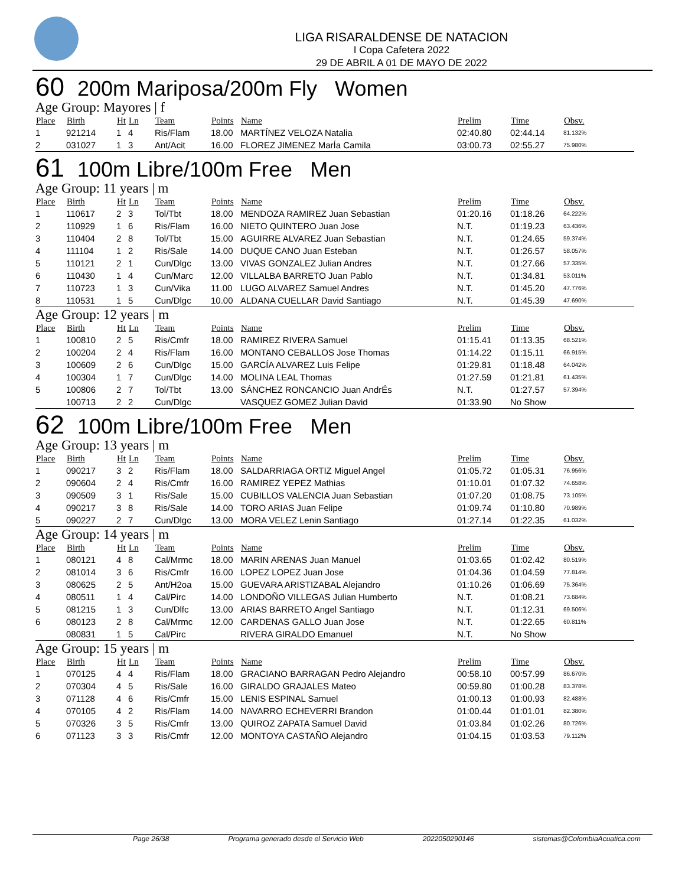LIGA RISARALDENSE DE NATACION
I Copa Cafetera 2022
29 DE ABRIL A 01 DE MAYO DE 2022
60 200m Mariposa/200m Fly Women
Age Group: Mayores | f
| Place | Birth | Ht | Ln | Team | Points | Name | Prelim | Time | Obsv. |
| --- | --- | --- | --- | --- | --- | --- | --- | --- | --- |
| 1 | 921214 | 1 | 4 | Ris/Flam | 18.00 | MARTÍNEZ VELOZA Natalia | 02:40.80 | 02:44.14 | 81.132% |
| 2 | 031027 | 1 | 3 | Ant/Acit | 16.00 | FLOREZ JIMENEZ MarÍa Camila | 03:00.73 | 02:55.27 | 75.980% |
61 100m Libre/100m Free Men
Age Group: 11 years | m
| Place | Birth | Ht | Ln | Team | Points | Name | Prelim | Time | Obsv. |
| --- | --- | --- | --- | --- | --- | --- | --- | --- | --- |
| 1 | 110617 | 2 | 3 | Tol/Tbt | 18.00 | MENDOZA RAMIREZ Juan Sebastian | 01:20.16 | 01:18.26 | 64.222% |
| 2 | 110929 | 1 | 6 | Ris/Flam | 16.00 | NIETO QUINTERO Juan Jose | N.T. | 01:19.23 | 63.436% |
| 3 | 110404 | 2 | 8 | Tol/Tbt | 15.00 | AGUIRRE ALVAREZ Juan Sebastian | N.T. | 01:24.65 | 59.374% |
| 4 | 111104 | 1 | 2 | Ris/Sale | 14.00 | DUQUE CANO Juan Esteban | N.T. | 01:26.57 | 58.057% |
| 5 | 110121 | 2 | 1 | Cun/Dlgc | 13.00 | VIVAS GONZALEZ Julian Andres | N.T. | 01:27.66 | 57.335% |
| 6 | 110430 | 1 | 4 | Cun/Marc | 12.00 | VILLALBA BARRETO Juan Pablo | N.T. | 01:34.81 | 53.011% |
| 7 | 110723 | 1 | 3 | Cun/Vika | 11.00 | LUGO ALVAREZ Samuel Andres | N.T. | 01:45.20 | 47.776% |
| 8 | 110531 | 1 | 5 | Cun/Dlgc | 10.00 | ALDANA CUELLAR David Santiago | N.T. | 01:45.39 | 47.690% |
Age Group: 12 years | m
| Place | Birth | Ht | Ln | Team | Points | Name | Prelim | Time | Obsv. |
| --- | --- | --- | --- | --- | --- | --- | --- | --- | --- |
| 1 | 100810 | 2 | 5 | Ris/Cmfr | 18.00 | RAMIREZ RIVERA Samuel | 01:15.41 | 01:13.35 | 68.521% |
| 2 | 100204 | 2 | 4 | Ris/Flam | 16.00 | MONTANO CEBALLOS Jose Thomas | 01:14.22 | 01:15.11 | 66.915% |
| 3 | 100609 | 2 | 6 | Cun/Dlgc | 15.00 | GARCÍA ALVAREZ Luis Felipe | 01:29.81 | 01:18.48 | 64.042% |
| 4 | 100304 | 1 | 7 | Cun/Dlgc | 14.00 | MOLINA LEAL Thomas | 01:27.59 | 01:21.81 | 61.435% |
| 5 | 100806 | 2 | 7 | Tol/Tbt | 13.00 | SÁNCHEZ RONCANCIO Juan AndrÉs | N.T. | 01:27.57 | 57.394% |
| | 100713 | 2 | 2 | Cun/Dlgc | | VASQUEZ GOMEZ Julian David | 01:33.90 | No Show | |
62 100m Libre/100m Free Men
Age Group: 13 years | m
| Place | Birth | Ht | Ln | Team | Points | Name | Prelim | Time | Obsv. |
| --- | --- | --- | --- | --- | --- | --- | --- | --- | --- |
| 1 | 090217 | 3 | 2 | Ris/Flam | 18.00 | SALDARRIAGA ORTIZ Miguel Angel | 01:05.72 | 01:05.31 | 76.956% |
| 2 | 090604 | 2 | 4 | Ris/Cmfr | 16.00 | RAMIREZ YEPEZ Mathias | 01:10.01 | 01:07.32 | 74.658% |
| 3 | 090509 | 3 | 1 | Ris/Sale | 15.00 | CUBILLOS VALENCIA Juan Sebastian | 01:07.20 | 01:08.75 | 73.105% |
| 4 | 090217 | 3 | 8 | Ris/Sale | 14.00 | TORO ARIAS Juan Felipe | 01:09.74 | 01:10.80 | 70.989% |
| 5 | 090227 | 2 | 7 | Cun/Dlgc | 13.00 | MORA VELEZ Lenin Santiago | 01:27.14 | 01:22.35 | 61.032% |
Age Group: 14 years | m
| Place | Birth | Ht | Ln | Team | Points | Name | Prelim | Time | Obsv. |
| --- | --- | --- | --- | --- | --- | --- | --- | --- | --- |
| 1 | 080121 | 4 | 8 | Cal/Mrmc | 18.00 | MARIN ARENAS Juan Manuel | 01:03.65 | 01:02.42 | 80.519% |
| 2 | 081014 | 3 | 6 | Ris/Cmfr | 16.00 | LOPEZ LOPEZ Juan Jose | 01:04.36 | 01:04.59 | 77.814% |
| 3 | 080625 | 2 | 5 | Ant/H2oa | 15.00 | GUEVARA ARISTIZABAL Alejandro | 01:10.26 | 01:06.69 | 75.364% |
| 4 | 080511 | 1 | 4 | Cal/Pirc | 14.00 | LONDOÑO VILLEGAS Julian Humberto | N.T. | 01:08.21 | 73.684% |
| 5 | 081215 | 1 | 3 | Cun/Dlfc | 13.00 | ARIAS BARRETO Angel Santiago | N.T. | 01:12.31 | 69.506% |
| 6 | 080123 | 2 | 8 | Cal/Mrmc | 12.00 | CARDENAS GALLO Juan Jose | N.T. | 01:22.65 | 60.811% |
| | 080831 | 1 | 5 | Cal/Pirc | | RIVERA GIRALDO Emanuel | N.T. | No Show | |
Age Group: 15 years | m
| Place | Birth | Ht | Ln | Team | Points | Name | Prelim | Time | Obsv. |
| --- | --- | --- | --- | --- | --- | --- | --- | --- | --- |
| 1 | 070125 | 4 | 4 | Ris/Flam | 18.00 | GRACIANO BARRAGAN Pedro Alejandro | 00:58.10 | 00:57.99 | 86.670% |
| 2 | 070304 | 4 | 5 | Ris/Sale | 16.00 | GIRALDO GRAJALES Mateo | 00:59.80 | 01:00.28 | 83.378% |
| 3 | 071128 | 4 | 6 | Ris/Cmfr | 15.00 | LENIS ESPINAL Samuel | 01:00.13 | 01:00.93 | 82.488% |
| 4 | 070105 | 4 | 2 | Ris/Flam | 14.00 | NAVARRO ECHEVERRI Brandon | 01:00.44 | 01:01.01 | 82.380% |
| 5 | 070326 | 3 | 5 | Ris/Cmfr | 13.00 | QUIROZ ZAPATA Samuel David | 01:03.84 | 01:02.26 | 80.726% |
| 6 | 071123 | 3 | 3 | Ris/Cmfr | 12.00 | MONTOYA CASTAÑO Alejandro | 01:04.15 | 01:03.53 | 79.112% |
Page 26/38 Programa generado desde el Servicio Web 2022050290146 sistemas@ColombiaAcuatica.com